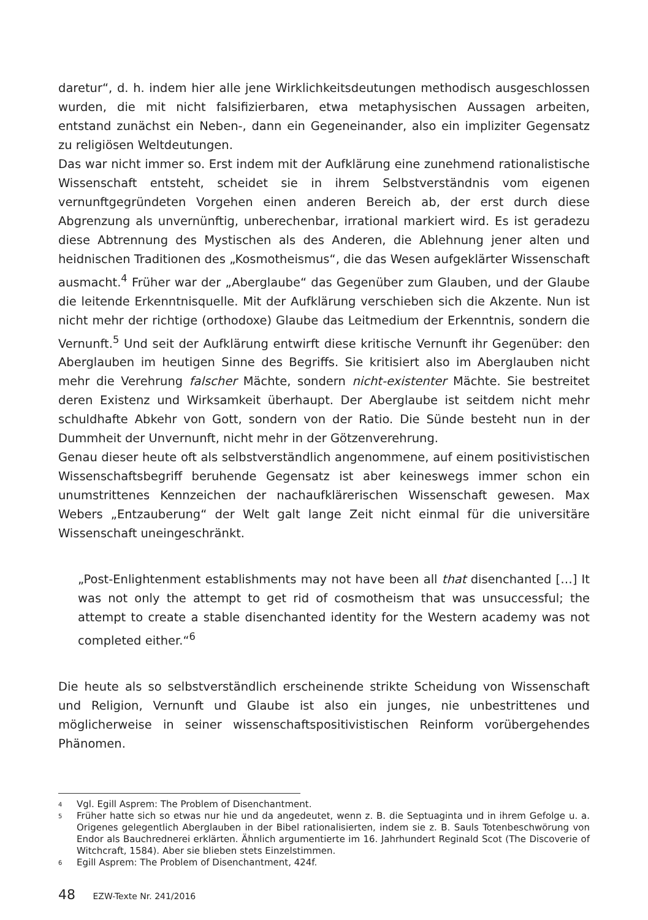daretur“, d. h. indem hier alle jene Wirklichkeitsdeutungen methodisch ausgeschlossen wurden, die mit nicht falsifizierbaren, etwa metaphysischen Aussagen arbeiten, entstand zunächst ein Neben-, dann ein Gegeneinander, also ein impliziter Gegensatz zu religiösen Weltdeutungen.
Das war nicht immer so. Erst indem mit der Aufklärung eine zunehmend rationalistische Wissenschaft entsteht, scheidet sie in ihrem Selbstverständnis vom eigenen vernunftgegründeten Vorgehen einen anderen Bereich ab, der erst durch diese Abgrenzung als unvernünftig, unberechenbar, irrational markiert wird. Es ist geradezu diese Abtrennung des Mystischen als des Anderen, die Ablehnung jener alten und heidnischen Traditionen des „Kosmotheismus“, die das Wesen aufgeklärter Wissenschaft ausmacht.<sup>4</sup> Früher war der „Aberglaube“ das Gegenüber zum Glauben, und der Glaube die leitende Erkenntnisquelle. Mit der Aufklärung verschieben sich die Akzente. Nun ist nicht mehr der richtige (orthodoxe) Glaube das Leitmedium der Erkenntnis, sondern die Vernunft.<sup>5</sup> Und seit der Aufklärung entwirft diese kritische Vernunft ihr Gegenüber: den Aberglauben im heutigen Sinne des Begriffs. Sie kritisiert also im Aberglauben nicht mehr die Verehrung falscher Mächte, sondern nicht-existenter Mächte. Sie bestreitet deren Existenz und Wirksamkeit überhaupt. Der Aberglaube ist seitdem nicht mehr schuldhafte Abkehr von Gott, sondern von der Ratio. Die Sünde besteht nun in der Dummheit der Unvernunft, nicht mehr in der Götzenverehrung.
Genau dieser heute oft als selbstverständlich angenommene, auf einem positivistischen Wissenschaftsbegriff beruhende Gegensatz ist aber keineswegs immer schon ein unumstrittenes Kennzeichen der nachaufklärerischen Wissenschaft gewesen. Max Webers „Entzauberung“ der Welt galt lange Zeit nicht einmal für die universitäre Wissenschaft uneingeschränkt.
„Post-Enlightenment establishments may not have been all that disenchanted […] It was not only the attempt to get rid of cosmotheism that was unsuccessful; the attempt to create a stable disenchanted identity for the Western academy was not completed either.“<sup>6</sup>
Die heute als so selbstverständlich erscheinende strikte Scheidung von Wissenschaft und Religion, Vernunft und Glaube ist also ein junges, nie unbestrittenes und möglicherweise in seiner wissenschaftspositivistischen Reinform vorübergehendes Phänomen.
4 Vgl. Egill Asprem: The Problem of Disenchantment.
5 Früher hatte sich so etwas nur hie und da angedeutet, wenn z. B. die Septuaginta und in ihrem Gefolge u. a. Origenes gelegentlich Aberglauben in der Bibel rationalisierten, indem sie z. B. Sauls Totenbeschwörung von Endor als Bauchrednerei erklärten. Ähnlich argumentierte im 16. Jahrhundert Reginald Scot (The Discoverie of Witchcraft, 1584). Aber sie blieben stets Einzelstimmen.
6 Egill Asprem: The Problem of Disenchantment, 424f.
48 EZW-Texte Nr. 241/2016